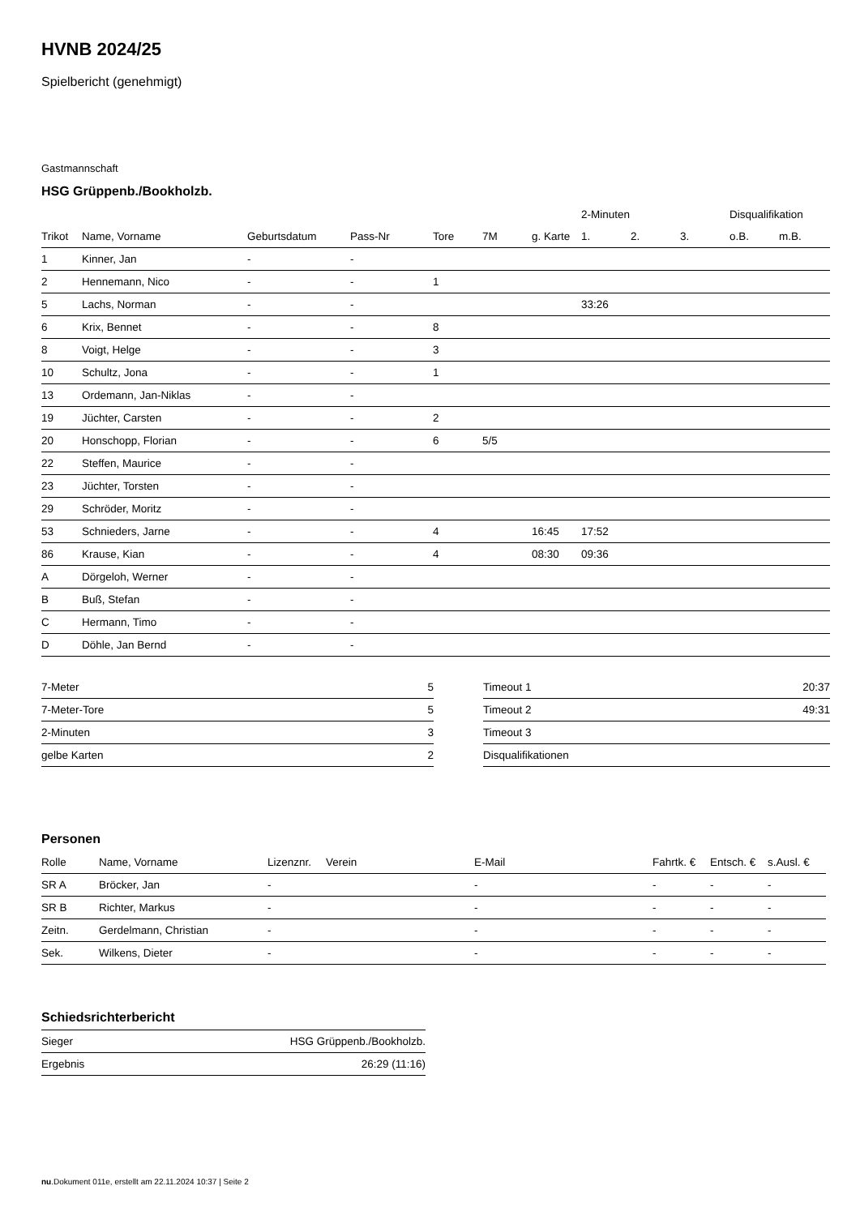HVNB 2024/25
Spielbericht (genehmigt)
Gastmannschaft
HSG Grüppenb./Bookholzb.
| | | | | | | | 2-Minuten | | | Disqualifikation | |
| --- | --- | --- | --- | --- | --- | --- | --- | --- | --- | --- | --- |
| Trikot | Name, Vorname | Geburtsdatum | Pass-Nr | Tore | 7M | g. Karte | 1. | 2. | 3. | o.B. | m.B. |
| 1 | Kinner, Jan | - | - | | | | | | | | |
| 2 | Hennemann, Nico | - | - | 1 | | | | | | | |
| 5 | Lachs, Norman | - | - | | | | 33:26 | | | | |
| 6 | Krix, Bennet | - | - | 8 | | | | | | | |
| 8 | Voigt, Helge | - | - | 3 | | | | | | | |
| 10 | Schultz, Jona | - | - | 1 | | | | | | | |
| 13 | Ordemann, Jan-Niklas | - | - | | | | | | | | |
| 19 | Jüchter, Carsten | - | - | 2 | | | | | | | |
| 20 | Honschopp, Florian | - | - | 6 | 5/5 | | | | | | |
| 22 | Steffen, Maurice | - | - | | | | | | | | |
| 23 | Jüchter, Torsten | - | - | | | | | | | | |
| 29 | Schröder, Moritz | - | - | | | | | | | | |
| 53 | Schnieders, Jarne | - | - | 4 | | 16:45 | 17:52 | | | | |
| 86 | Krause, Kian | - | - | 4 | | 08:30 | 09:36 | | | | |
| A | Dörgeloh, Werner | - | - | | | | | | | | |
| B | Buß, Stefan | - | - | | | | | | | | |
| C | Hermann, Timo | - | - | | | | | | | | |
| D | Döhle, Jan Bernd | - | - | | | | | | | | |
| 7-Meter | 5 |
| 7-Meter-Tore | 5 |
| 2-Minuten | 3 |
| gelbe Karten | 2 |
| Timeout 1 | 20:37 |
| Timeout 2 | 49:31 |
| Timeout 3 | |
| Disqualifikationen | |
Personen
| Rolle | Name, Vorname | Lizenznr. | Verein | E-Mail | Fahrtk. € | Entsch. € | s.Ausl. € |
| --- | --- | --- | --- | --- | --- | --- | --- |
| SR A | Bröcker, Jan | - | | - | - | - | - |
| SR B | Richter, Markus | - | | - | - | - | - |
| Zeitn. | Gerdelmann, Christian | - | | - | - | - | - |
| Sek. | Wilkens, Dieter | - | | - | - | - | - |
Schiedsrichterbericht
| Sieger | HSG Grüppenb./Bookholzb. |
| Ergebnis | 26:29 (11:16) |
nu.Dokument 011e, erstellt am 22.11.2024 10:37 | Seite 2